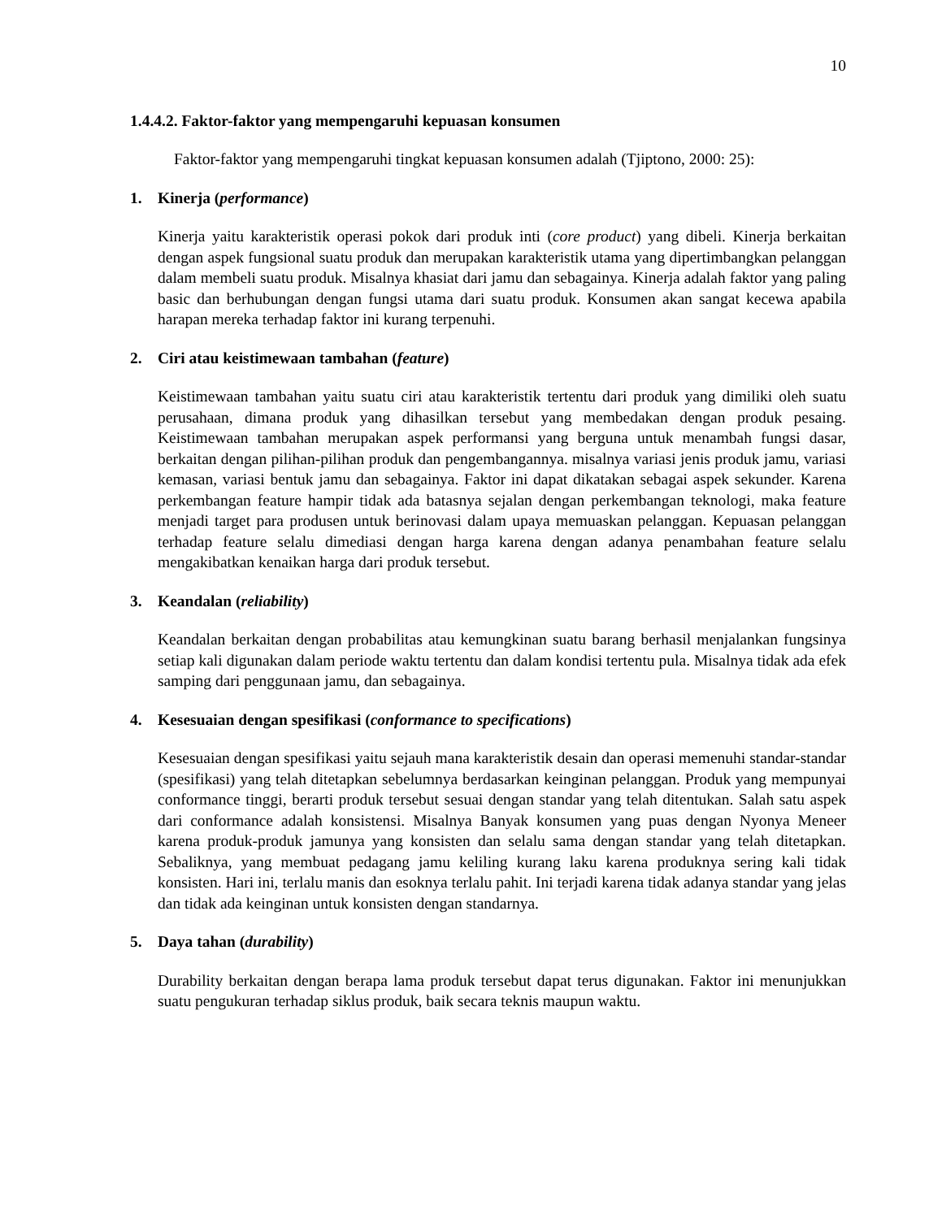10
1.4.4.2. Faktor-faktor yang mempengaruhi kepuasan konsumen
Faktor-faktor yang mempengaruhi tingkat kepuasan konsumen adalah (Tjiptono, 2000: 25):
1. Kinerja (performance)
Kinerja yaitu karakteristik operasi pokok dari produk inti (core product) yang dibeli. Kinerja berkaitan dengan aspek fungsional suatu produk dan merupakan karakteristik utama yang dipertimbangkan pelanggan dalam membeli suatu produk. Misalnya khasiat dari jamu dan sebagainya. Kinerja adalah faktor yang paling basic dan berhubungan dengan fungsi utama dari suatu produk. Konsumen akan sangat kecewa apabila harapan mereka terhadap faktor ini kurang terpenuhi.
2. Ciri atau keistimewaan tambahan (feature)
Keistimewaan tambahan yaitu suatu ciri atau karakteristik tertentu dari produk yang dimiliki oleh suatu perusahaan, dimana produk yang dihasilkan tersebut yang membedakan dengan produk pesaing. Keistimewaan tambahan merupakan aspek performansi yang berguna untuk menambah fungsi dasar, berkaitan dengan pilihan-pilihan produk dan pengembangannya. misalnya variasi jenis produk jamu, variasi kemasan, variasi bentuk jamu dan sebagainya. Faktor ini dapat dikatakan sebagai aspek sekunder. Karena perkembangan feature hampir tidak ada batasnya sejalan dengan perkembangan teknologi, maka feature menjadi target para produsen untuk berinovasi dalam upaya memuaskan pelanggan. Kepuasan pelanggan terhadap feature selalu dimediasi dengan harga karena dengan adanya penambahan feature selalu mengakibatkan kenaikan harga dari produk tersebut.
3. Keandalan (reliability)
Keandalan berkaitan dengan probabilitas atau kemungkinan suatu barang berhasil menjalankan fungsinya setiap kali digunakan dalam periode waktu tertentu dan dalam kondisi tertentu pula. Misalnya tidak ada efek samping dari penggunaan jamu, dan sebagainya.
4. Kesesuaian dengan spesifikasi (conformance to specifications)
Kesesuaian dengan spesifikasi yaitu sejauh mana karakteristik desain dan operasi memenuhi standar-standar (spesifikasi) yang telah ditetapkan sebelumnya berdasarkan keinginan pelanggan. Produk yang mempunyai conformance tinggi, berarti produk tersebut sesuai dengan standar yang telah ditentukan. Salah satu aspek dari conformance adalah konsistensi. Misalnya Banyak konsumen yang puas dengan Nyonya Meneer karena produk-produk jamunya yang konsisten dan selalu sama dengan standar yang telah ditetapkan. Sebaliknya, yang membuat pedagang jamu keliling kurang laku karena produknya sering kali tidak konsisten. Hari ini, terlalu manis dan esoknya terlalu pahit. Ini terjadi karena tidak adanya standar yang jelas dan tidak ada keinginan untuk konsisten dengan standarnya.
5. Daya tahan (durability)
Durability berkaitan dengan berapa lama produk tersebut dapat terus digunakan. Faktor ini menunjukkan suatu pengukuran terhadap siklus produk, baik secara teknis maupun waktu.